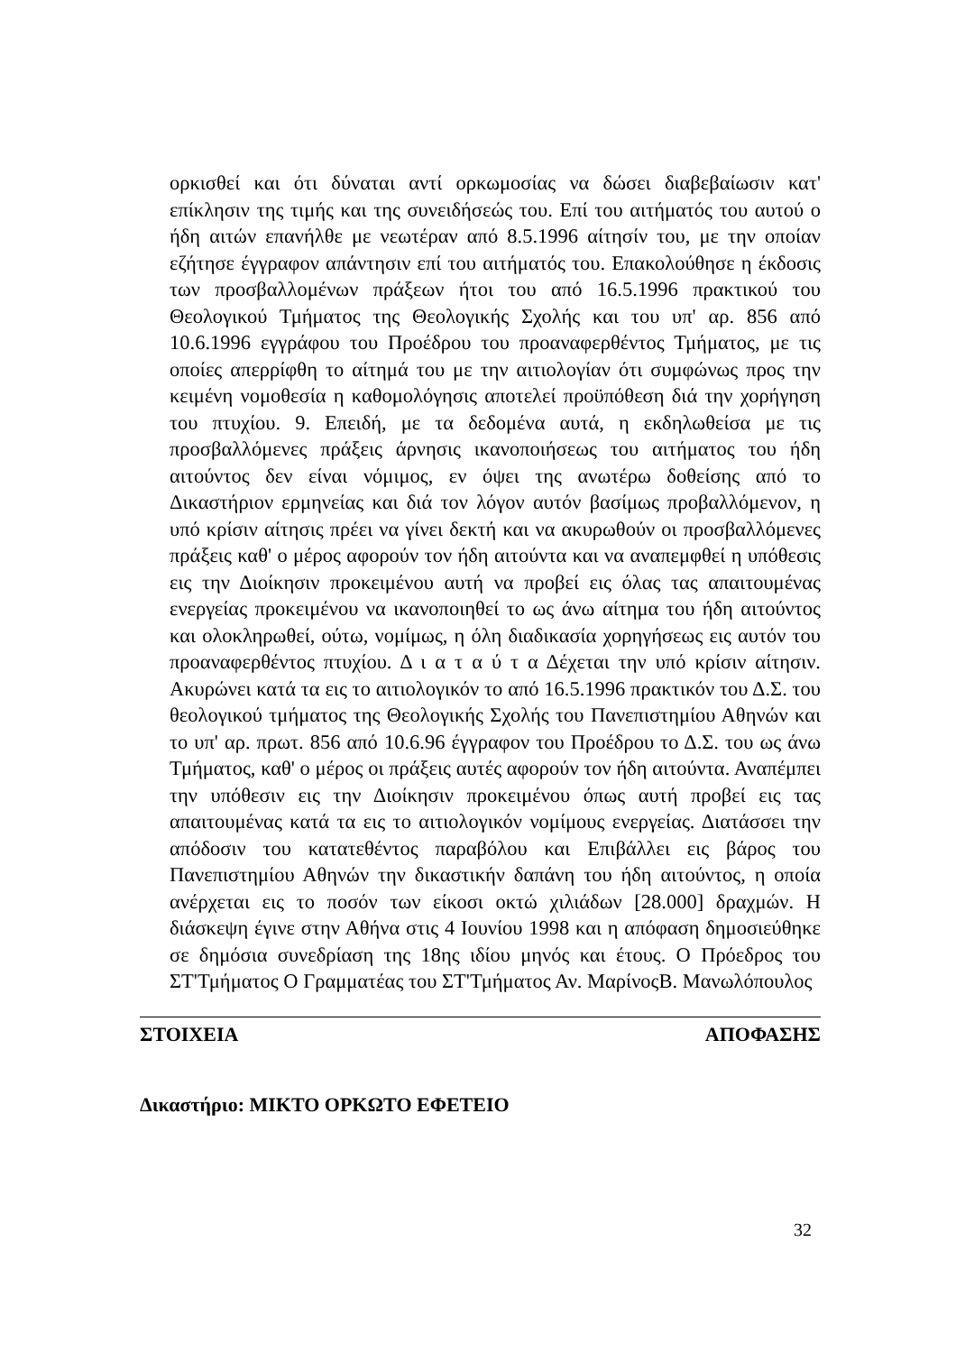ορκισθεί και ότι δύναται αντί ορκωμοσίας να δώσει διαβεβαίωσιν κατ' επίκλησιν της τιμής και της συνειδήσεώς του. Επί του αιτήματός του αυτού ο ήδη αιτών επανήλθε με νεωτέραν από 8.5.1996 αίτησίν του, με την οποίαν εζήτησε έγγραφον απάντησιν επί του αιτήματός του. Επακολούθησε η έκδοσις των προσβαλλομένων πράξεων ήτοι του από 16.5.1996 πρακτικού του Θεολογικού Τμήματος της Θεολογικής Σχολής και του υπ' αρ. 856 από 10.6.1996 εγγράφου του Προέδρου του προαναφερθέντος Τμήματος, με τις οποίες απερρίφθη το αίτημά του με την αιτιολογίαν ότι συμφώνως προς την κειμένη νομοθεσία η καθομολόγησις αποτελεί προϋπόθεση διά την χορήγηση του πτυχίου. 9. Επειδή, με τα δεδομένα αυτά, η εκδηλωθείσα με τις προσβαλλόμενες πράξεις άρνησις ικανοποιήσεως του αιτήματος του ήδη αιτούντος δεν είναι νόμιμος, εν όψει της ανωτέρω δοθείσης από το Δικαστήριον ερμηνείας και διά τον λόγον αυτόν βασίμως προβαλλόμενον, η υπό κρίσιν αίτησις πρέει να γίνει δεκτή και να ακυρωθούν οι προσβαλλόμενες πράξεις καθ' ο μέρος αφορούν τον ήδη αιτούντα και να αναπεμφθεί η υπόθεσις εις την Διοίκησιν προκειμένου αυτή να προβεί εις όλας τας απαιτουμένας ενεργείας προκειμένου να ικανοποιηθεί το ως άνω αίτημα του ήδη αιτούντος και ολοκληρωθεί, ούτω, νομίμως, η όλη διαδικασία χορηγήσεως εις αυτόν του προαναφερθέντος πτυχίου. Δ ι α τ α ύ τ α Δέχεται την υπό κρίσιν αίτησιν. Ακυρώνει κατά τα εις το αιτιολογικόν το από 16.5.1996 πρακτικόν του Δ.Σ. του θεολογικού τμήματος της Θεολογικής Σχολής του Πανεπιστημίου Αθηνών και το υπ' αρ. πρωτ. 856 από 10.6.96 έγγραφον του Προέδρου το Δ.Σ. του ως άνω Τμήματος, καθ' ο μέρος οι πράξεις αυτές αφορούν τον ήδη αιτούντα. Αναπέμπει την υπόθεσιν εις την Διοίκησιν προκειμένου όπως αυτή προβεί εις τας απαιτουμένας κατά τα εις το αιτιολογικόν νομίμους ενεργείας. Διατάσσει την απόδοσιν του κατατεθέντος παραβόλου και Επιβάλλει εις βάρος του Πανεπιστημίου Αθηνών την δικαστικήν δαπάνη του ήδη αιτούντος, η οποία ανέρχεται εις το ποσόν των είκοσι οκτώ χιλιάδων [28.000] δραχμών. Η διάσκεψη έγινε στην Αθήνα στις 4 Ιουνίου 1998 και η απόφαση δημοσιεύθηκε σε δημόσια συνεδρίαση της 18ης ιδίου μηνός και έτους. Ο Πρόεδρος του ΣΤ'Τμήματος Ο Γραμματέας του ΣΤ'Τμήματος Αν. ΜαρίνοςΒ. Μανωλόπουλος
ΣΤΟΙΧΕΙΑ ΑΠΟΦΑΣΗΣ
Δικαστήριο: ΜΙΚΤΟ ΟΡΚΩΤΟ ΕΦΕΤΕΙΟ
32